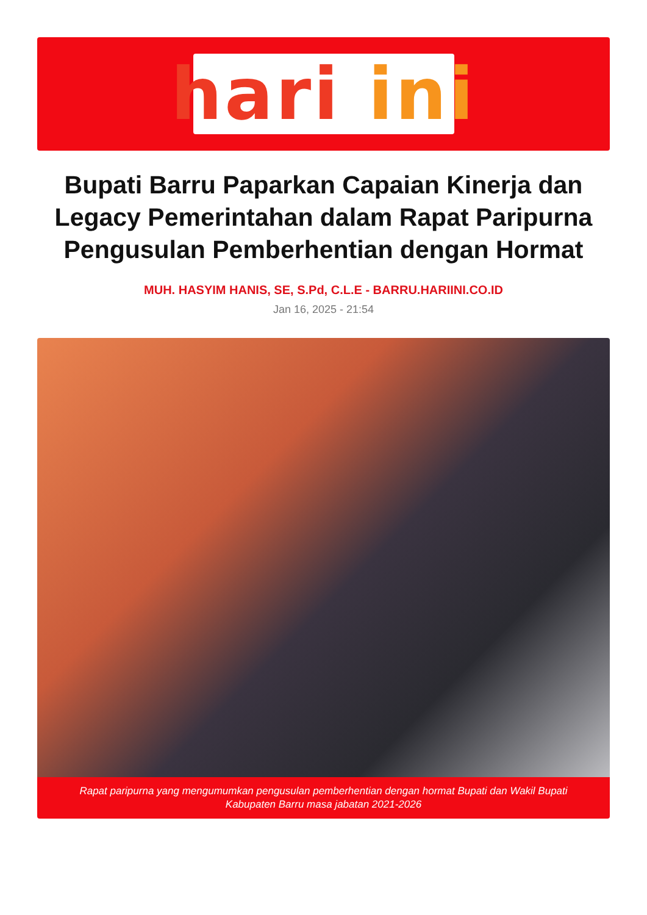hari ini
Bupati Barru Paparkan Capaian Kinerja dan Legacy Pemerintahan dalam Rapat Paripurna Pengusulan Pemberhentian dengan Hormat
MUH. HASYIM HANIS, SE, S.Pd, C.L.E - BARRU.HARIINI.CO.ID
Jan 16, 2025 - 21:54
Rapat paripurna yang mengumumkan pengusulan pemberhentian dengan hormat Bupati dan Wakil Bupati Kabupaten Barru masa jabatan 2021-2026